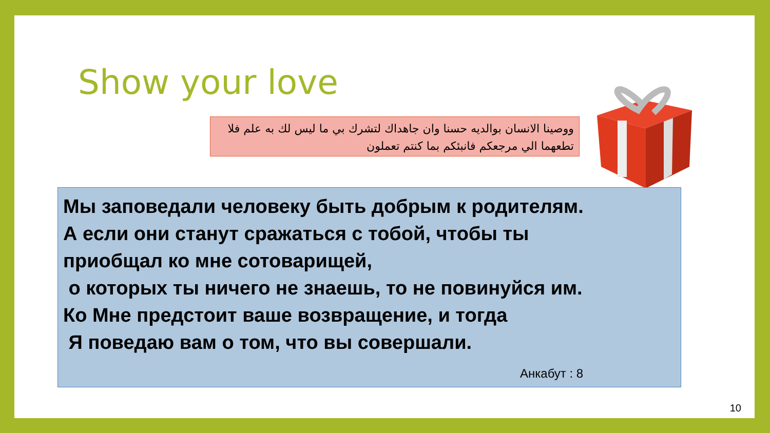Show your love
ووصينا الانسان بوالديه حسنا وان جاهداك لتشرك بي ما ليس لك به علم فلا تطعهما الي مرجعكم فانبئكم بما كنتم تعملون
Мы заповедали человеку быть добрым к родителям.
А если они станут сражаться с тобой, чтобы ты
приобщал ко мне сотоварищей,
о которых ты ничего не знаешь, то не повинуйся им.
Ко Мне предстоит ваше возвращение, и тогда
Я поведаю вам о том, что вы совершали.
Анкабут : 8
10